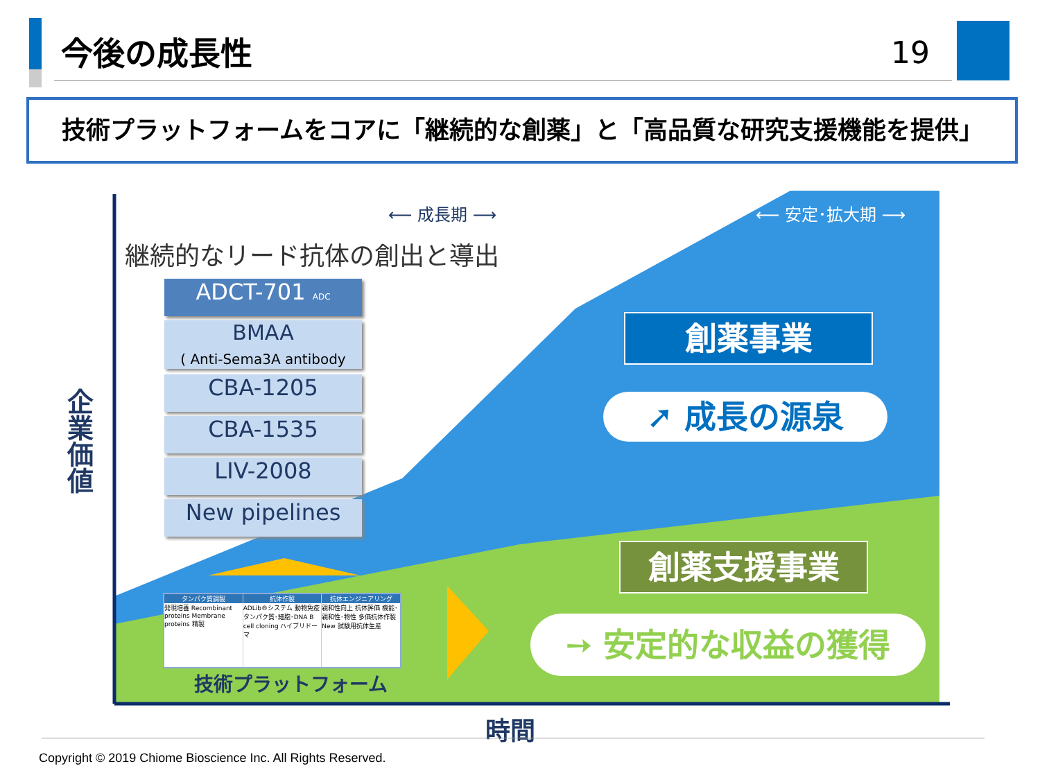今後の成長性 19
技術プラットフォームをコアに「継続的な創薬」と「高品質な研究支援機能を提供」
⟵ 成長期 ⟶ ⟵ 安定･拡大期 ⟶
継続的なリード抗体の創出と導出
ADCT-701 ADC
BMAA
( Anti-Sema3A antibody
CBA-1205
CBA-1535
LIV-2008
New pipelines
企業価値
創薬事業
➚ 成長の源泉
創薬支援事業
➙ 安定的な収益の獲得
タンパク質調製
発現培養 Recombinant proteins Membrane proteins 精製
抗体作製
ADLib®システム 動物免疫 タンパク質･細胞･DNA B cell cloning ハイブリドーマ
抗体エンジニアリング
親和性向上 抗体評価 機能･親和性･物性 多価抗体作製 New 試験用抗体生産
技術プラットフォーム
時間
Copyright © 2019 Chiome Bioscience Inc. All Rights Reserved.